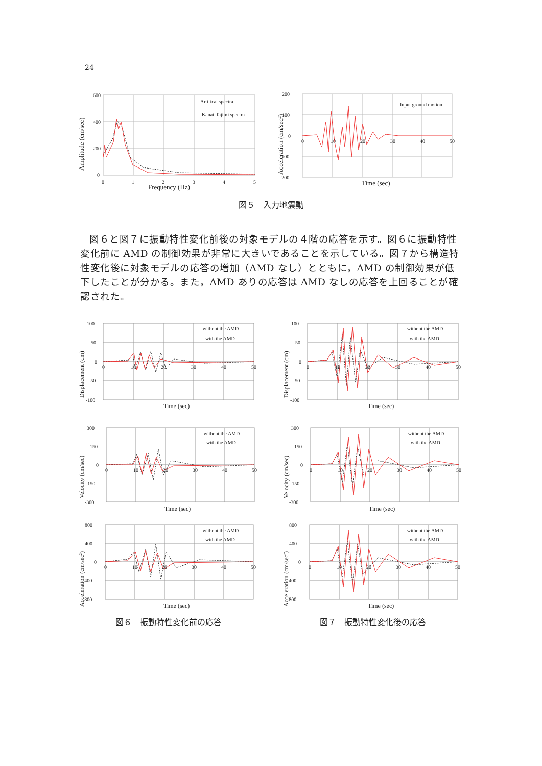24
600
400
200
0
0
1
2
3
4
5
Frequency (Hz)
Amplitude (cm/sec)
---Artifical spectra
—
Kanai-Tajimi spectra
200
100
0
-100
-200
0
10
20
30
40
50
Time (sec)
Acceleration (cm/sec2)
—
Input ground motion
図５　入力地震動
図６と図７に振動特性変化前後の対象モデルの４階の応答を示す。図６に振動特性変化前に AMD の制御効果が非常に大きいであることを示している。図７から構造特性変化後に対象モデルの応答の増加（AMD なし）とともに，AMD の制御効果が低下したことが分かる。また，AMD ありの応答は AMD なしの応答を上回ることが確認された。
100
50
0
-50
-100
0
10
20
30
40
50
Time (sec)
Displacement (cm)
--without the AMD
—
with the AMD
100
50
0
-50
-100
0
10
20
30
40
50
Time (sec)
Displacement (cm)
--without the AMD
—
with the AMD
300
150
0
-150
-300
0
10
20
30
40
50
Time (sec)
Velocity (cm/sec)
--without the AMD
—
with the AMD
300
150
0
-150
-300
0
10
20
30
40
50
Time (sec)
Velocity (cm/sec)
--without the AMD
—
with the AMD
800
400
0
-400
-800
0
10
20
30
40
50
Time (sec)
Acceleration (cm/sec2)
--without the AMD
—
with the AMD
800
400
0
-400
-800
0
10
20
30
40
50
Time (sec)
Acceleration (cm/sec2)
--without the AMD
—
with the AMD
図６　振動特性変化前の応答 図７　振動特性変化後の応答